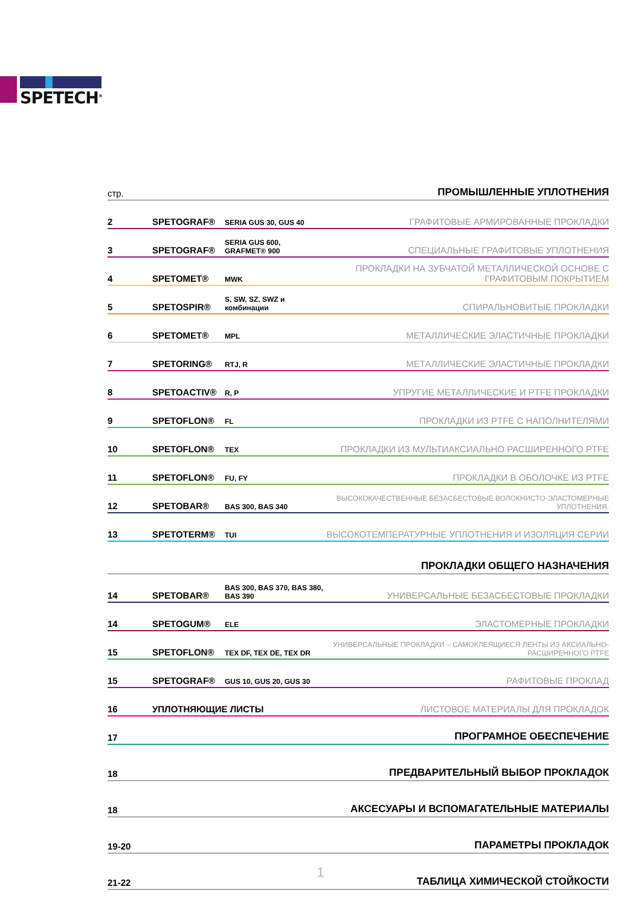SPETECH<sup>®</sup>
| стр. | ПРОМЫШЛЕННЫЕ УПЛОТНЕНИЯ | | |
| 2 | SPETOGRAF® | SERIA GUS 30, GUS 40 | ГРАФИТОВЫЕ АРМИРОВАННЫЕ ПРОКЛАДКИ |
| 3 | SPETOGRAF® | SERIA GUS 600, GRAFMET® 900 | СПЕЦИАЛЬНЫЕ ГРАФИТОВЫЕ УПЛОТНЕНИЯ |
| 4 | SPETOMET® | MWK | ПРОКЛАДКИ НА ЗУБЧАТОЙ МЕТАЛЛИЧЕСКОЙ ОСНОВЕ С ГРАФИТОВЫМ ПОКРЫТИЕМ |
| 5 | SPETOSPIR® | S, SW, SZ, SWZ и комбинации | СПИРАЛЬНОВИТЫЕ ПРОКЛАДКИ |
| 6 | SPETOMET® | MPL | МЕТАЛЛИЧЕСКИЕ ЭЛАСТИЧНЫЕ ПРОКЛАДКИ |
| 7 | SPETORING® | RTJ, R | МЕТАЛЛИЧЕСКИЕ ЭЛАСТИЧНЫЕ ПРОКЛАДКИ |
| 8 | SPETOACTIV® | R, P | УПРУГИЕ МЕТАЛЛИЧЕСКИЕ И PTFE ПРОКЛАДКИ |
| 9 | SPETOFLON® | FL | ПРОКЛАДКИ ИЗ PTFE С НАПОЛНИТЕЛЯМИ |
| 10 | SPETOFLON® | TEX | ПРОКЛАДКИ ИЗ МУЛЬТИАКСИАЛЬНО РАСШИРЕННОГО PTFE |
| 11 | SPETOFLON® | FU, FY | ПРОКЛАДКИ В ОБОЛОЧКЕ ИЗ PTFE |
| 12 | SPETOBAR® | BAS 300, BAS 340 | ВЫСОКОКАЧЕСТВЕННЫЕ БЕЗАСБЕСТОВЫЕ ВОЛОКНИСТО-ЭЛАСТОМЕРНЫЕ УПЛОТНЕНИЯ. |
| 13 | SPETOTERM® | TUI | ВЫСОКОТЕМПЕРАТУРНЫЕ УПЛОТНЕНИЯ И ИЗОЛЯЦИЯ СЕРИИ |
| ПРОКЛАДКИ ОБЩЕГО НАЗНАЧЕНИЯ | | | |
| 14 | SPETOBAR® | BAS 300, BAS 370, BAS 380, BAS 390 | УНИВЕРСАЛЬНЫЕ БЕЗАСБЕСТОВЫЕ ПРОКЛАДКИ |
| 14 | SPETOGUM® | ELE | ЭЛАСТОМЕРНЫЕ ПРОКЛАДКИ |
| 15 | SPETOFLON® | TEX DF, TEX DE, TEX DR | УНИВЕРСАЛЬНЫЕ ПРОКЛАДКИ – САМОКЛЕЯЩИЕСЯ ЛЕНТЫ ИЗ АКСИАЛЬНО-РАСШИРЕННОГО PTFE |
| 15 | SPETOGRAF® | GUS 10, GUS 20, GUS 30 | РАФИТОВЫЕ ПРОКЛАД |
| 16 | УПЛОТНЯЮЩИЕ ЛИСТЫ | | ЛИСТОВОЕ МАТЕРИАЛЫ ДЛЯ ПРОКЛАДОК |
| 17 | ПРОГРАМНОЕ ОБЕСПЕЧЕНИЕ | | |
| 18 | ПРЕДВАРИТЕЛЬНЫЙ ВЫБОР ПРОКЛАДОК | | |
| 18 | АКСЕСУАРЫ И ВСПОМАГАТЕЛЬНЫЕ МАТЕРИАЛЫ | | |
| 19-20 | ПАРАМЕТРЫ ПРОКЛАДОК | | |
| 21-22 | ТАБЛИЦА ХИМИЧЕСКОЙ СТОЙКОСТИ | | |
1